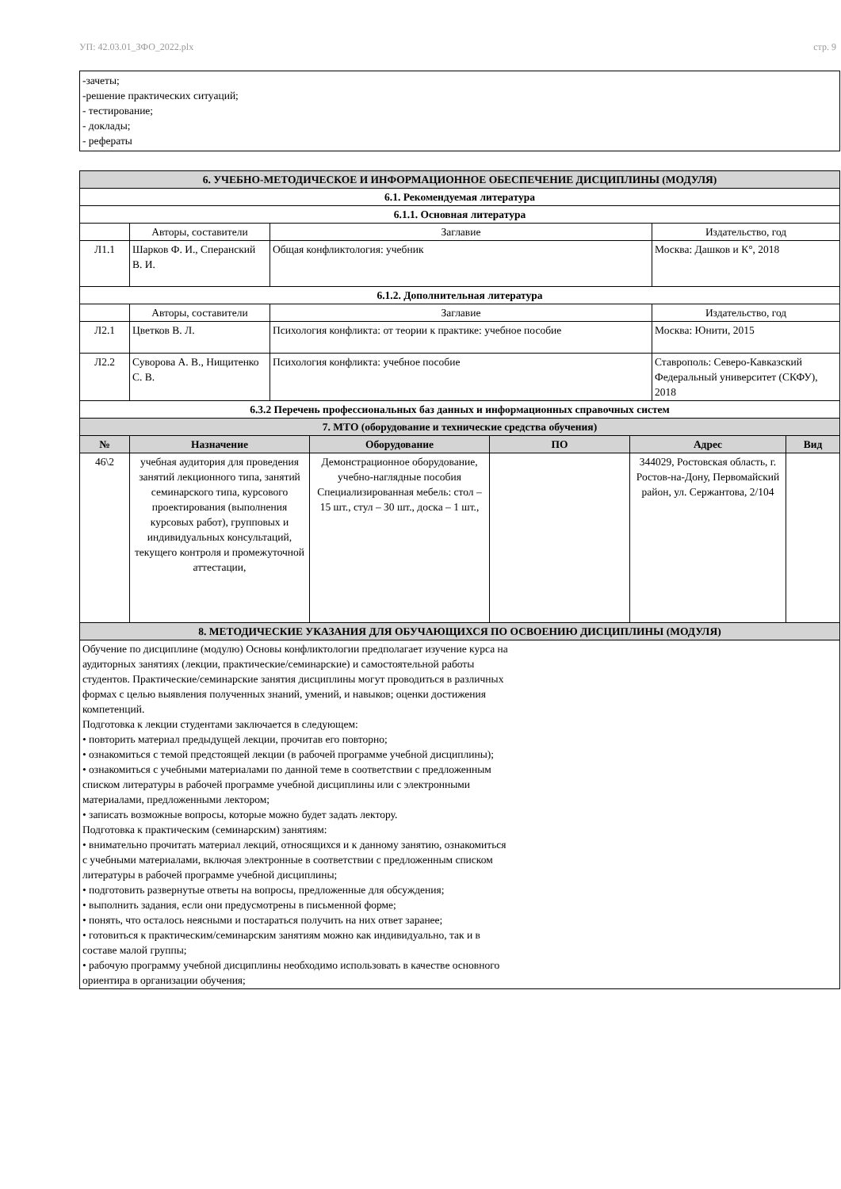УП: 42.03.01_ЗФО_2022.plx стр. 9
-зачеты;
-решение практических ситуаций;
- тестирование;
- доклады;
- рефераты
| 6. УЧЕБНО-МЕТОДИЧЕСКОЕ И ИНФОРМАЦИОННОЕ ОБЕСПЕЧЕНИЕ ДИСЦИПЛИНЫ (МОДУЛЯ) | | | |
| 6.1. Рекомендуемая литература | | | |
| 6.1.1. Основная литература | | | |
| | Авторы, составители | Заглавие | Издательство, год |
| Л1.1 | Шарков Ф. И., Сперанский В. И. | Общая конфликтология: учебник | Москва: Дашков и К°, 2018 |
| 6.1.2. Дополнительная литература | | | |
| | Авторы, составители | Заглавие | Издательство, год |
| Л2.1 | Цветков В. Л. | Психология конфликта: от теории к практике: учебное пособие | Москва: Юнити, 2015 |
| Л2.2 | Суворова А. В., Нищитенко С. В. | Психология конфликта: учебное пособие | Ставрополь: Северо-Кавказский Федеральный университет (СКФУ), 2018 |
| 6.3.2 Перечень профессиональных баз данных и информационных справочных систем | | | |
| 7. МТО (оборудование и технические средства обучения) | | | |
| № | Назначение | Оборудование | ПО | Адрес | Вид |
| --- | --- | --- | --- | --- | --- |
| 46\2 | учебная аудитория для проведения занятий лекционного типа, занятий семинарского типа, курсового проектирования (выполнения курсовых работ), групповых и индивидуальных консультаций, текущего контроля и промежуточной аттестации, | Демонстрационное оборудование, учебно-наглядные пособия Специализированная мебель: стол – 15 шт., стул – 30 шт., доска – 1 шт., | | 344029, Ростовская область, г. Ростов-на-Дону, Первомайский район, ул. Сержантова, 2/104 | |
| 8. МЕТОДИЧЕСКИЕ УКАЗАНИЯ ДЛЯ ОБУЧАЮЩИХСЯ ПО ОСВОЕНИЮ ДИСЦИПЛИНЫ (МОДУЛЯ) | | | | | |
| Обучение по дисциплине (модулю) Основы конфликтологии предполагает изучение курса на аудиторных занятиях (лекции, практические/семинарские) и самостоятельной работы студентов. Практические/семинарские занятия дисциплины могут проводиться в различных формах с целью выявления полученных знаний, умений, и навыков; оценки достижения компетенций. Подготовка к лекции студентами заключается в следующем: • повторить материал предыдущей лекции, прочитав его повторно; • ознакомиться с темой предстоящей лекции (в рабочей программе учебной дисциплины); • ознакомиться с учебными материалами по данной теме в соответствии с предложенным списком литературы в рабочей программе учебной дисциплины или с электронными материалами, предложенными лектором; • записать возможные вопросы, которые можно будет задать лектору. Подготовка к практическим (семинарским) занятиям: • внимательно прочитать материал лекций, относящихся и к данному занятию, ознакомиться с учебными материалами, включая электронные в соответствии с предложенным списком литературы в рабочей программе учебной дисциплины; • подготовить развернутые ответы на вопросы, предложенные для обсуждения; • выполнить задания, если они предусмотрены в письменной форме; • понять, что осталось неясными и постараться получить на них ответ заранее; • готовиться к практическим/семинарским занятиям можно как индивидуально, так и в составе малой группы; • рабочую программу учебной дисциплины необходимо использовать в качестве основного ориентира в организации обучения; | | | | | |